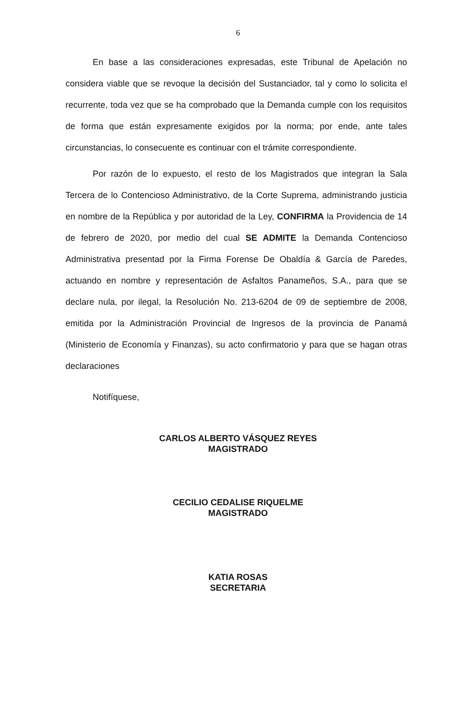6
En base a las consideraciones expresadas, este Tribunal de Apelación no considera viable que se revoque la decisión del Sustanciador, tal y como lo solicita el recurrente, toda vez que se ha comprobado que la Demanda cumple con los requisitos de forma que están expresamente exigidos por la norma; por ende, ante tales circunstancias, lo consecuente es continuar con el trámite correspondiente.
Por razón de lo expuesto, el resto de los Magistrados que integran la Sala Tercera de lo Contencioso Administrativo, de la Corte Suprema, administrando justicia en nombre de la República y por autoridad de la Ley, CONFIRMA la Providencia de 14 de febrero de 2020, por medio del cual SE ADMITE la Demanda Contencioso Administrativa presentad por la Firma Forense De Obaldía & García de Paredes, actuando en nombre y representación de Asfaltos Panameños, S.A., para que se declare nula, por ilegal, la Resolución No. 213-6204 de 09 de septiembre de 2008, emitida por la Administración Provincial de Ingresos de la provincia de Panamá (Ministerio de Economía y Finanzas), su acto confirmatorio y para que se hagan otras declaraciones
Notifíquese,
CARLOS ALBERTO VÁSQUEZ REYES
MAGISTRADO
CECILIO CEDALISE RIQUELME
MAGISTRADO
KATIA ROSAS
SECRETARIA